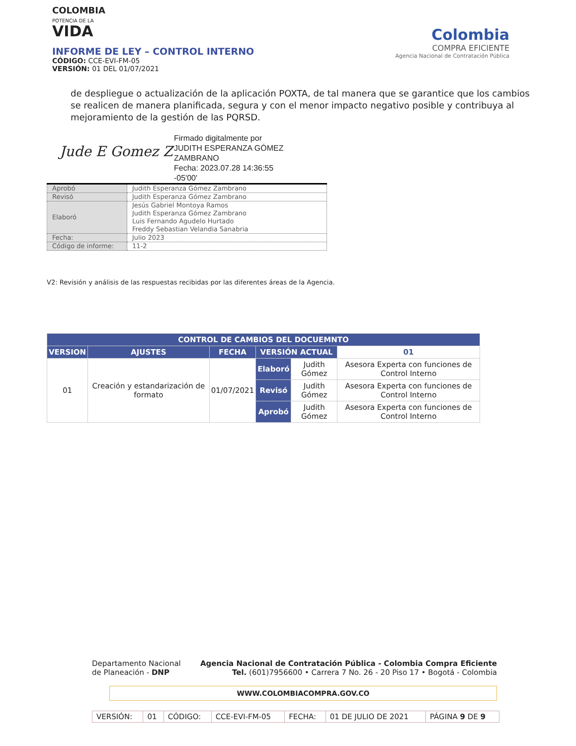COLOMBIA
POTENCIA DE LA
VIDA
INFORME DE LEY – CONTROL INTERNO
CÓDIGO: CCE-EVI-FM-05
VERSIÓN: 01 DEL 01/07/2021
Colombia
COMPRA EFICIENTE
Agencia Nacional de Contratación Pública
de despliegue o actualización de la aplicación POXTA, de tal manera que se garantice que los cambios se realicen de manera planificada, segura y con el menor impacto negativo posible y contribuya al mejoramiento de la gestión de las PQRSD.
Jude E Gomez Z
Firmado digitalmente por
JUDITH ESPERANZA GÓMEZ
ZAMBRANO
Fecha: 2023.07.28 14:36:55
-05'00'
| Aprobó | Judith Esperanza Gómez Zambrano |
| Revisó | Judith Esperanza Gómez Zambrano |
| Elaboró | Jesús Gabriel Montoya Ramos Judith Esperanza Gómez Zambrano Luis Fernando Agudelo Hurtado Freddy Sebastian Velandia Sanabria |
| Fecha: | Julio 2023 |
| Código de informe: | 11-2 |
V2: Revisión y análisis de las respuestas recibidas por las diferentes áreas de la Agencia.
| CONTROL DE CAMBIOS DEL DOCUEMNTO | | | | | |
| --- | --- | --- | --- | --- | --- |
| VERSION | AJUSTES | FECHA | VERSIÓN ACTUAL | | 01 |
| 01 | Creación y estandarización de formato | 01/07/2021 | Elaboró | Judith Gómez | Asesora Experta con funciones de Control Interno |
| | | | Revisó | Judith Gómez | Asesora Experta con funciones de Control Interno |
| | | | Aprobó | Judith Gómez | Asesora Experta con funciones de Control Interno |
Departamento Nacional
de Planeación - DNP
Agencia Nacional de Contratación Pública - Colombia Compra Eficiente
Tel. (601)7956600 • Carrera 7 No. 26 - 20 Piso 17 • Bogotá - Colombia
WWW.COLOMBIACOMPRA.GOV.CO
| VERSIÓN: | 01 | CÓDIGO: | CCE-EVI-FM-05 | FECHA: | 01 DE JULIO DE 2021 | PÁGINA 9 DE 9 |